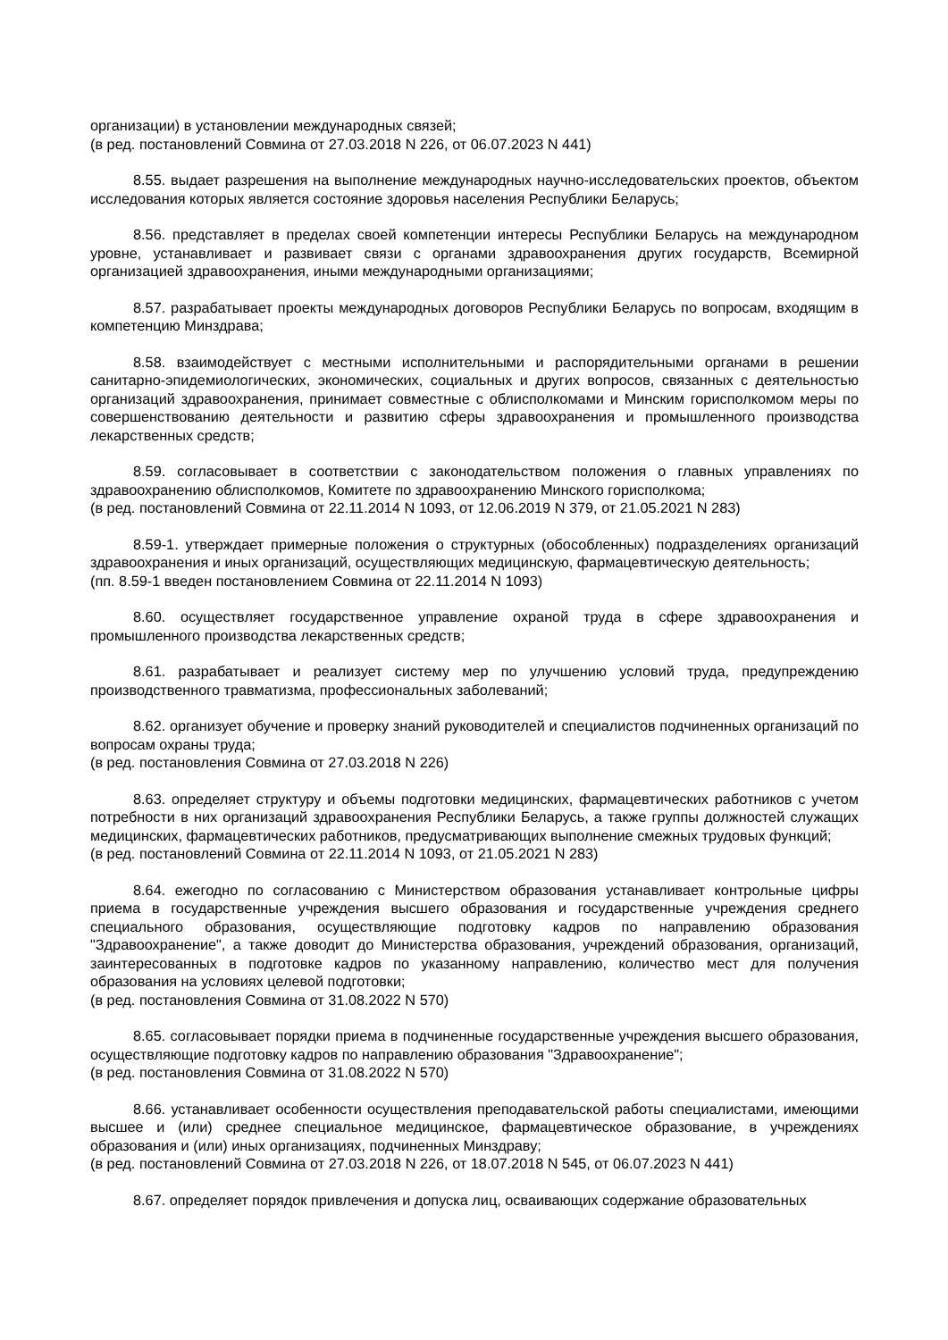организации) в установлении международных связей;
(в ред. постановлений Совмина от 27.03.2018 N 226, от 06.07.2023 N 441)
8.55. выдает разрешения на выполнение международных научно-исследовательских проектов, объектом исследования которых является состояние здоровья населения Республики Беларусь;
8.56. представляет в пределах своей компетенции интересы Республики Беларусь на международном уровне, устанавливает и развивает связи с органами здравоохранения других государств, Всемирной организацией здравоохранения, иными международными организациями;
8.57. разрабатывает проекты международных договоров Республики Беларусь по вопросам, входящим в компетенцию Минздрава;
8.58. взаимодействует с местными исполнительными и распорядительными органами в решении санитарно-эпидемиологических, экономических, социальных и других вопросов, связанных с деятельностью организаций здравоохранения, принимает совместные с облисполкомами и Минским горисполкомом меры по совершенствованию деятельности и развитию сферы здравоохранения и промышленного производства лекарственных средств;
8.59. согласовывает в соответствии с законодательством положения о главных управлениях по здравоохранению облисполкомов, Комитете по здравоохранению Минского горисполкома;
(в ред. постановлений Совмина от 22.11.2014 N 1093, от 12.06.2019 N 379, от 21.05.2021 N 283)
8.59-1. утверждает примерные положения о структурных (обособленных) подразделениях организаций здравоохранения и иных организаций, осуществляющих медицинскую, фармацевтическую деятельность;
(пп. 8.59-1 введен постановлением Совмина от 22.11.2014 N 1093)
8.60. осуществляет государственное управление охраной труда в сфере здравоохранения и промышленного производства лекарственных средств;
8.61. разрабатывает и реализует систему мер по улучшению условий труда, предупреждению производственного травматизма, профессиональных заболеваний;
8.62. организует обучение и проверку знаний руководителей и специалистов подчиненных организаций по вопросам охраны труда;
(в ред. постановления Совмина от 27.03.2018 N 226)
8.63. определяет структуру и объемы подготовки медицинских, фармацевтических работников с учетом потребности в них организаций здравоохранения Республики Беларусь, а также группы должностей служащих медицинских, фармацевтических работников, предусматривающих выполнение смежных трудовых функций;
(в ред. постановлений Совмина от 22.11.2014 N 1093, от 21.05.2021 N 283)
8.64. ежегодно по согласованию с Министерством образования устанавливает контрольные цифры приема в государственные учреждения высшего образования и государственные учреждения среднего специального образования, осуществляющие подготовку кадров по направлению образования "Здравоохранение", а также доводит до Министерства образования, учреждений образования, организаций, заинтересованных в подготовке кадров по указанному направлению, количество мест для получения образования на условиях целевой подготовки;
(в ред. постановления Совмина от 31.08.2022 N 570)
8.65. согласовывает порядки приема в подчиненные государственные учреждения высшего образования, осуществляющие подготовку кадров по направлению образования "Здравоохранение";
(в ред. постановления Совмина от 31.08.2022 N 570)
8.66. устанавливает особенности осуществления преподавательской работы специалистами, имеющими высшее и (или) среднее специальное медицинское, фармацевтическое образование, в учреждениях образования и (или) иных организациях, подчиненных Минздраву;
(в ред. постановлений Совмина от 27.03.2018 N 226, от 18.07.2018 N 545, от 06.07.2023 N 441)
8.67. определяет порядок привлечения и допуска лиц, осваивающих содержание образовательных